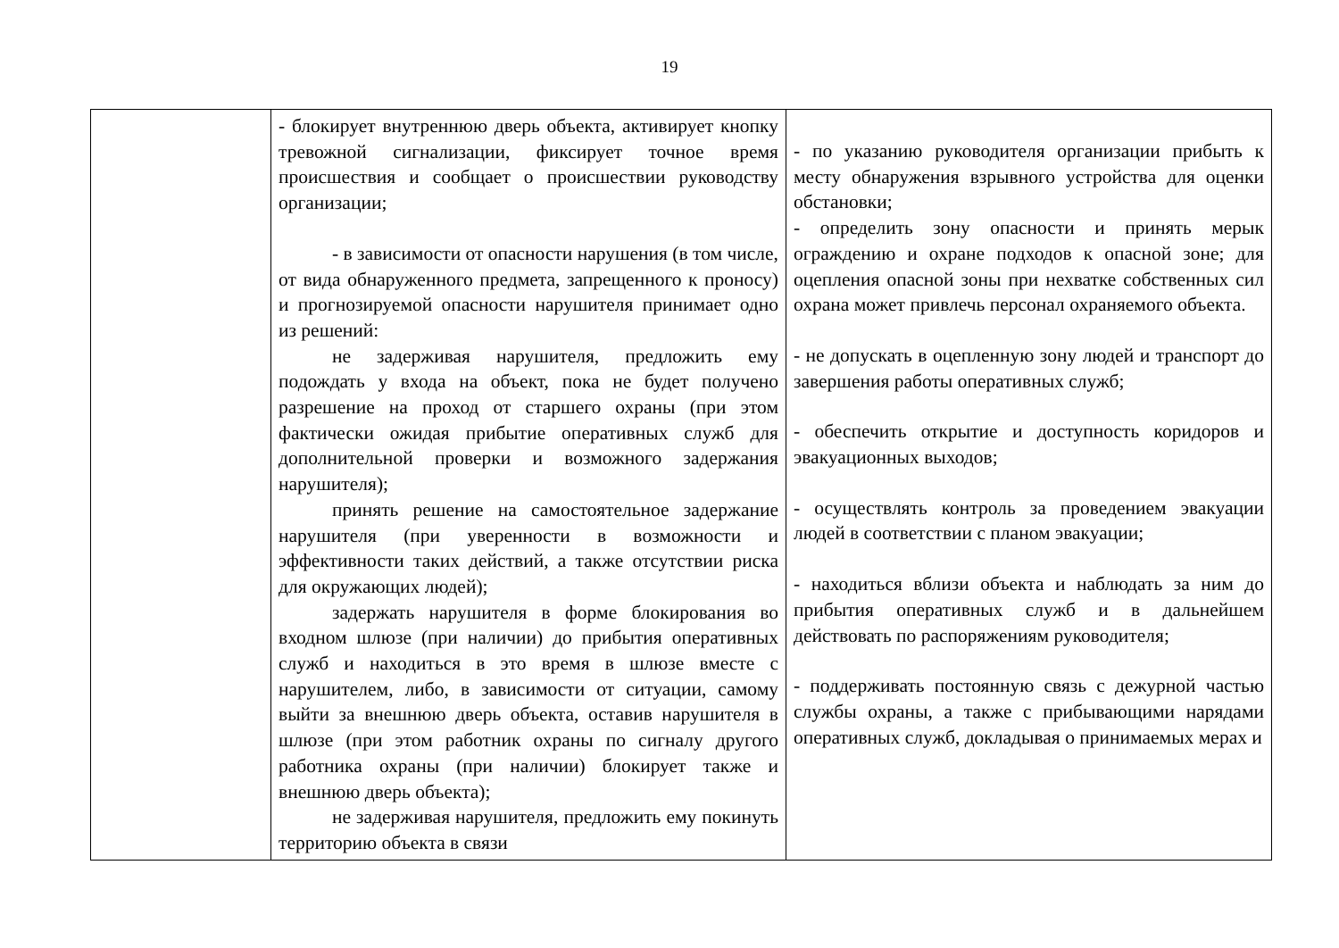19
| | - блокирует внутреннюю дверь объекта, активирует кнопку тревожной сигнализации, фиксирует точное время происшествия и сообщает о происшествии руководству организации; - в зависимости от опасности нарушения (в том числе, от вида обнаруженного предмета, запрещенного к проносу) и прогнозируемой опасности нарушителя принимает одно из решений: не задерживая нарушителя, предложить ему подождать у входа на объект, пока не будет получено разрешение на проход от старшего охраны (при этом фактически ожидая прибытие оперативных служб для дополнительной проверки и возможного задержания нарушителя); принять решение на самостоятельное задержание нарушителя (при уверенности в возможности и эффективности таких действий, а также отсутствии риска для окружающих людей); задержать нарушителя в форме блокирования во входном шлюзе (при наличии) до прибытия оперативных служб и находиться в это время в шлюзе вместе с нарушителем, либо, в зависимости от ситуации, самому выйти за внешнюю дверь объекта, оставив нарушителя в шлюзе (при этом работник охраны по сигналу другого работника охраны (при наличии) блокирует также и внешнюю дверь объекта); не задерживая нарушителя, предложить ему покинуть территорию объекта в связи | - по указанию руководителя организации прибыть к месту обнаружения взрывного устройства для оценки обстановки; - определить зону опасности и принять мерык ограждению и охране подходов к опасной зоне; для оцепления опасной зоны при нехватке собственных сил охрана может привлечь персонал охраняемого объекта. - не допускать в оцепленную зону людей и транспорт до завершения работы оперативных служб; - обеспечить открытие и доступность коридоров и эвакуационных выходов; - осуществлять контроль за проведением эвакуации людей в соответствии с планом эвакуации; - находиться вблизи объекта и наблюдать за ним до прибытия оперативных служб и в дальнейшем действовать по распоряжениям руководителя; - поддерживать постоянную связь с дежурной частью службы охраны, а также с прибывающими нарядами оперативных служб, докладывая о принимаемых мерах и |